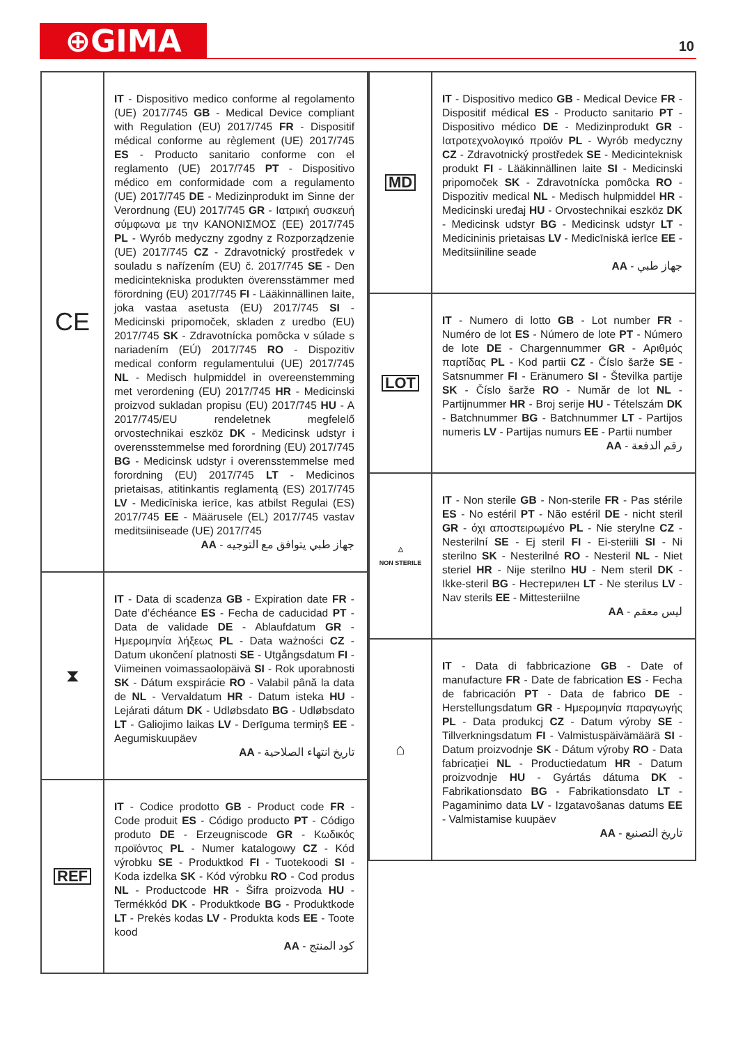⊕GIMA 10
| CE | IT - Dispositivo medico conforme al regolamento (UE) 2017/745 GB - Medical Device compliant with Regulation (EU) 2017/745 FR - Dispositif médical conforme au règlement (UE) 2017/745 ES - Producto sanitario conforme con el reglamento (UE) 2017/745 PT - Dispositivo médico em conformidade com a regulamento (UE) 2017/745 DE - Medizinprodukt im Sinne der Verordnung (EU) 2017/745 GR - Ιατρική συσκευή σύμφωνα με την ΚΑΝΟΝΙΣΜΟΣ (ΕΕ) 2017/745 PL - Wyrób medyczny zgodny z Rozporządzenie (UE) 2017/745 CZ - Zdravotnický prostředek v souladu s nařízením (EU) č. 2017/745 SE - Den medicintekniska produkten överensstämmer med förordning (EU) 2017/745 FI - Lääkinnällinen laite, joka vastaa asetusta (EU) 2017/745 SI - Medicinski pripomoček, skladen z uredbo (EU) 2017/745 SK - Zdravotnícka pomôcka v súlade s nariadením (EÚ) 2017/745 RO - Dispozitiv medical conform regulamentului (UE) 2017/745 NL - Medisch hulpmiddel in overeenstemming met verordening (EU) 2017/745 HR - Medicinski proizvod sukladan propisu (EU) 2017/745 HU - A 2017/745/EU rendeletnek megfelelő orvostechnikai eszköz DK - Medicinsk udstyr i overensstemmelse med forordning (EU) 2017/745 BG - Medicinsk udstyr i overensstemmelse med forordning (EU) 2017/745 LT - Medicinos prietaisas, atitinkantis reglamentą (ES) 2017/745 LV - Medicīniska ierīce, kas atbilst Regulai (ES) 2017/745 EE - Määrusele (EL) 2017/745 vastav meditsiiniseade (UE) 2017/745 جهاز طبي يتوافق مع التوجيه - AA |
| ⧗ | IT - Data di scadenza GB - Expiration date FR - Date d’échéance ES - Fecha de caducidad PT - Data de validade DE - Ablaufdatum GR - Ημερομηνία λήξεως PL - Data ważności CZ - Datum ukončení platnosti SE - Utgångsdatum FI - Viimeinen voimassaolopäivä SI - Rok uporabnosti SK - Dátum exspirácie RO - Valabil până la data de NL - Vervaldatum HR - Datum isteka HU - Lejárati dátum DK - Udløbsdato BG - Udløbsdato LT - Galiojimo laikas LV - Derīguma termiņš EE - Aegumiskuupäev تاريخ انتهاء الصلاحية - AA |
| REF | IT - Codice prodotto GB - Product code FR - Code produit ES - Código producto PT - Código produto DE - Erzeugniscode GR - Κωδικός προϊόντος PL - Numer katalogowy CZ - Kód výrobku SE - Produktkod FI - Tuotekoodi SI - Koda izdelka SK - Kód výrobku RO - Cod produs NL - Productcode HR - Šifra proizvoda HU - Termékkód DK - Produktkode BG - Produktkode LT - Prekės kodas LV - Produkta kods EE - Toote kood كود المنتج - AA |
| MD | IT - Dispositivo medico GB - Medical Device FR - Dispositif médical ES - Producto sanitario PT - Dispositivo médico DE - Medizinprodukt GR - Ιατροτεχνολογικό προϊόν PL - Wyrób medyczny CZ - Zdravotnický prostředek SE - Medicinteknisk produkt FI - Lääkinnällinen laite SI - Medicinski pripomoček SK - Zdravotnícka pomôcka RO - Dispozitiv medical NL - Medisch hulpmiddel HR - Medicinski uređaj HU - Orvostechnikai eszköz DK - Medicinsk udstyr BG - Medicinsk udstyr LT - Medicininis prietaisas LV - Medicīniskā ierīce EE - Meditsiiniline seade جهاز طبي - AA |
| LOT | IT - Numero di lotto GB - Lot number FR - Numéro de lot ES - Número de lote PT - Número de lote DE - Chargennummer GR - Αριθμός παρτίδας PL - Kod partii CZ - Číslo šarže SE - Satsnummer FI - Eränumero SI - Številka partije SK - Číslo šarže RO - Număr de lot NL - Partijnummer HR - Broj serije HU - Tételszám DK - Batchnummer BG - Batchnummer LT - Partijos numeris LV - Partijas numurs EE - Partii number رقم الدفعة - AA |
| △ NON STERILE | IT - Non sterile GB - Non-sterile FR - Pas stérile ES - No estéril PT - Não estéril DE - nicht steril GR - όχι αποστειρωμένο PL - Nie sterylne CZ - Nesterilní SE - Ej steril FI - Ei-steriili SI - Ni sterilno SK - Nesterilné RO - Nesteril NL - Niet steriel HR - Nije sterilno HU - Nem steril DK - Ikke-steril BG - Нестерилен LT - Ne sterilus LV - Nav sterils EE - Mittesteriilne ليس معقم - AA |
| ⌂ | IT - Data di fabbricazione GB - Date of manufacture FR - Date de fabrication ES - Fecha de fabricación PT - Data de fabrico DE - Herstellungsdatum GR - Ημερομηνία παραγωγής PL - Data produkcj CZ - Datum výroby SE - Tillverkningsdatum FI - Valmistuspäivämäärä SI - Datum proizvodnje SK - Dátum výroby RO - Data fabricației NL - Productiedatum HR - Datum proizvodnje HU - Gyártás dátuma DK - Fabrikationsdato BG - Fabrikationsdato LT - Pagaminimo data LV - Izgatavošanas datums EE - Valmistamise kuupäev تاريخ التصنيع - AA |